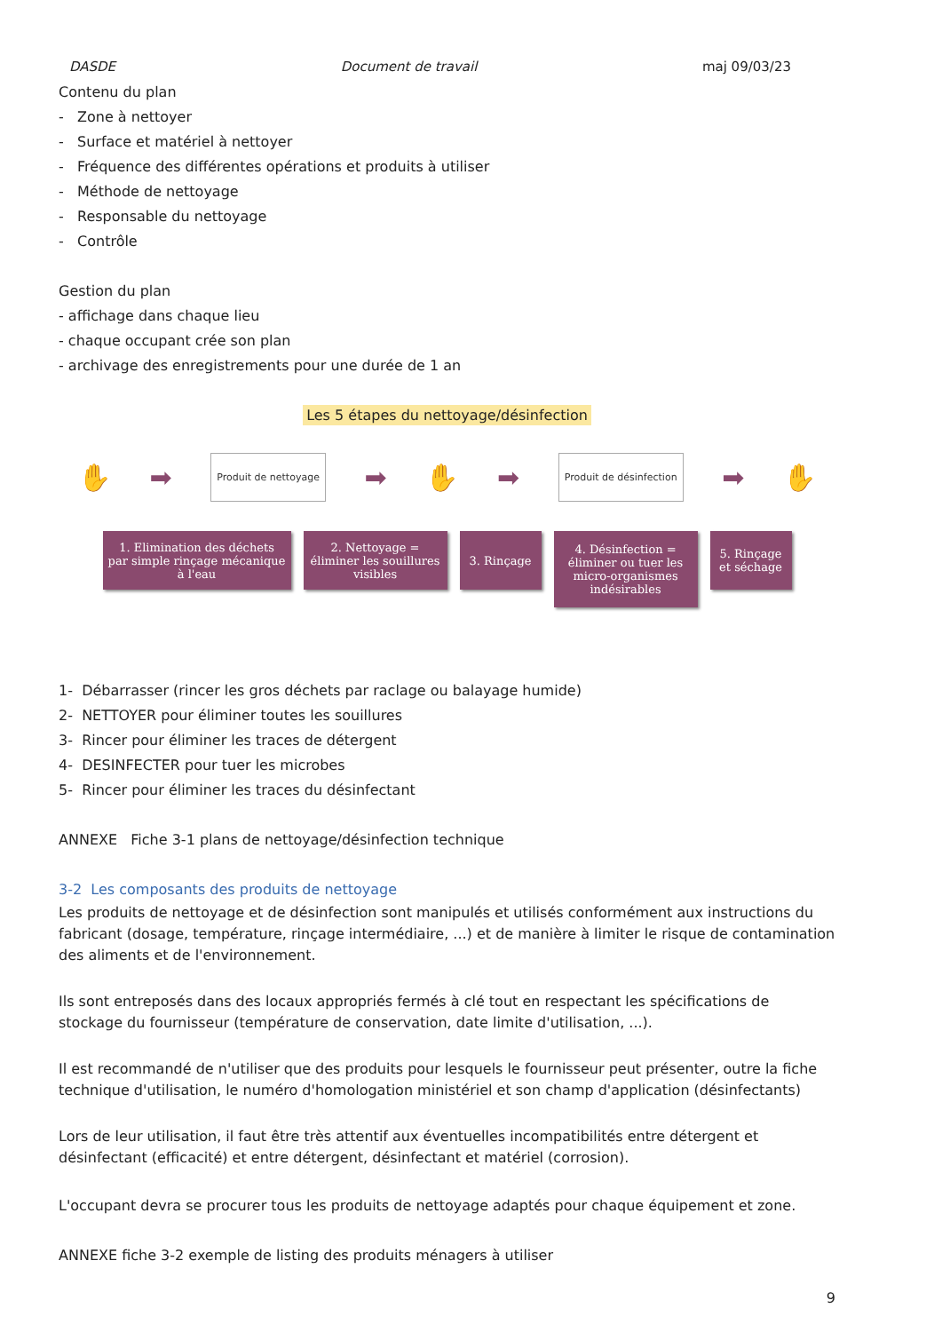DASDE Document de travail maj 09/03/23
Contenu du plan
- Zone à nettoyer
- Surface et matériel à nettoyer
- Fréquence des différentes opérations et produits à utiliser
- Méthode de nettoyage
- Responsable du nettoyage
- Contrôle
Gestion du plan
- affichage dans chaque lieu
- chaque occupant crée son plan
- archivage des enregistrements pour une durée de 1 an
Les 5 étapes du nettoyage/désinfection
✋ ➡ Produit de nettoyage ➡ ✋ ➡ Produit de désinfection ➡ ✋
1. Elimination des déchets par simple rinçage mécanique à l'eau
2. Nettoyage = éliminer les souillures visibles
3. Rinçage
4. Désinfection = éliminer ou tuer les micro-organismes indésirables
5. Rinçage et séchage
1- Débarrasser (rincer les gros déchets par raclage ou balayage humide)
2- NETTOYER pour éliminer toutes les souillures
3- Rincer pour éliminer les traces de détergent
4- DESINFECTER pour tuer les microbes
5- Rincer pour éliminer les traces du désinfectant
ANNEXE Fiche 3-1 plans de nettoyage/désinfection technique
3-2 Les composants des produits de nettoyage
Les produits de nettoyage et de désinfection sont manipulés et utilisés conformément aux instructions du fabricant (dosage, température, rinçage intermédiaire, ...) et de manière à limiter le risque de contamination des aliments et de l'environnement.
Ils sont entreposés dans des locaux appropriés fermés à clé tout en respectant les spécifications de stockage du fournisseur (température de conservation, date limite d'utilisation, ...).
Il est recommandé de n'utiliser que des produits pour lesquels le fournisseur peut présenter, outre la fiche technique d'utilisation, le numéro d'homologation ministériel et son champ d'application (désinfectants)
Lors de leur utilisation, il faut être très attentif aux éventuelles incompatibilités entre détergent et désinfectant (efficacité) et entre détergent, désinfectant et matériel (corrosion).
L'occupant devra se procurer tous les produits de nettoyage adaptés pour chaque équipement et zone.
ANNEXE fiche 3-2 exemple de listing des produits ménagers à utiliser
9